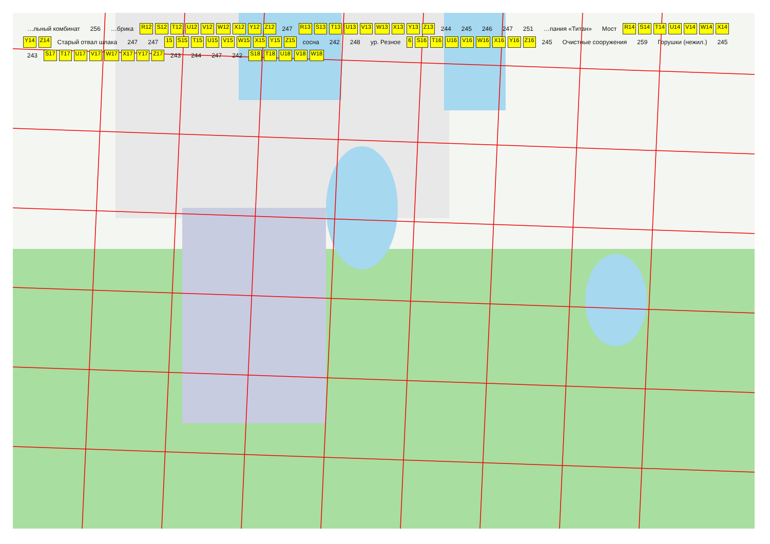…льный комбинат 256 …брика R12 S12 T12 U12 V12 W12 X12 Y12 Z12 247 R13 S13 T13 U13 V13 W13 X13 Y13 Z13 244 245 246 247 251 …пания «Титан» Мост R14 S14 T14 U14 V14 W14 X14 Y14 Z14 Старый отвал шлака 247 247 15 S15 T15 U15 V15 W15 X15 Y15 Z15 сосна 242 248 ур. Резное 6 S16 T16 U16 V16 W16 X16 Y16 Z16 245 Очистные сооружения 259 Горушки (нежил.) 245 243 S17 T17 U17 V17 W17 X17 Y17 Z17 243 244 247 242 S18 T18 U18 V18 W18